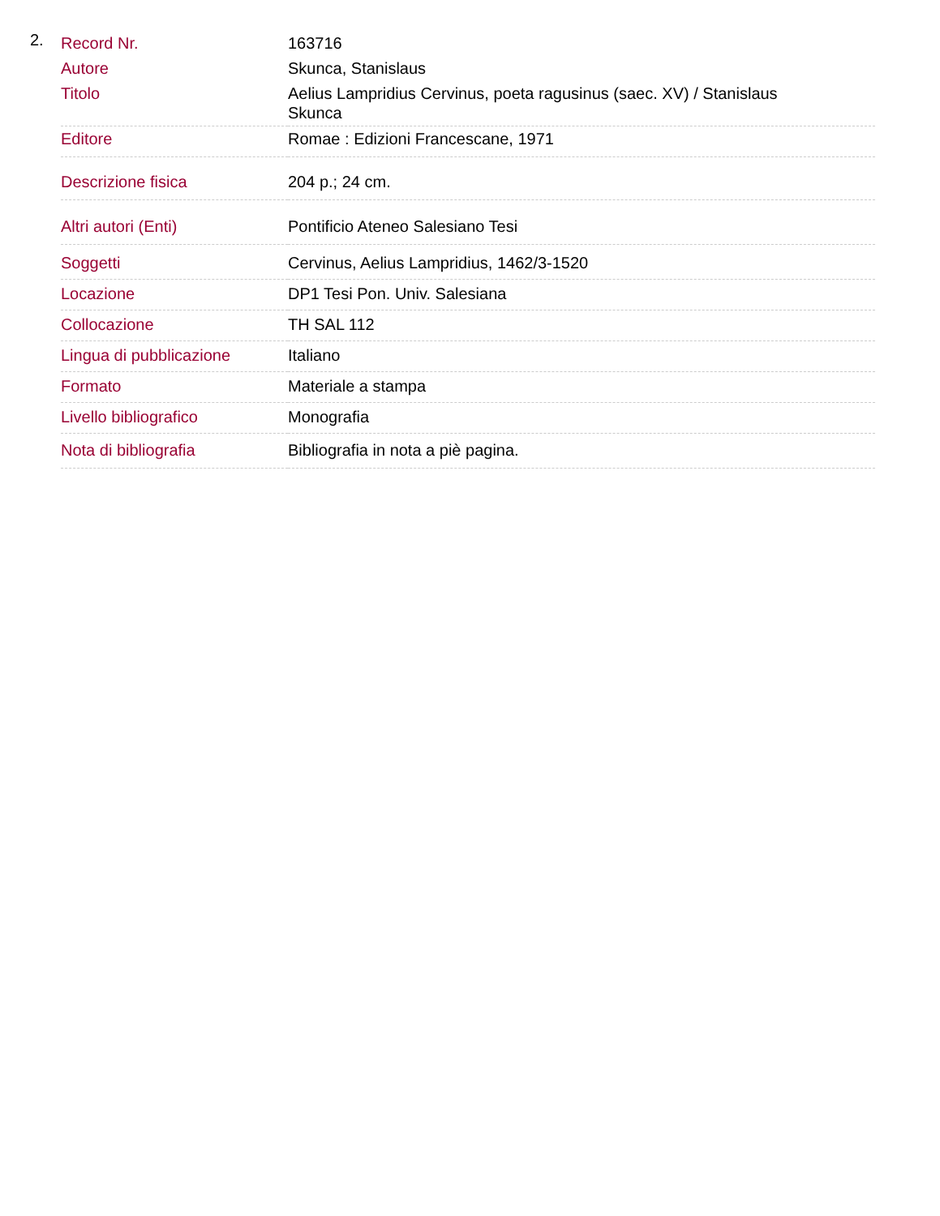2.
| Record Nr. | 163716 |
| Autore | Skunca, Stanislaus |
| Titolo | Aelius Lampridius Cervinus, poeta ragusinus (saec. XV) / Stanislaus Skunca |
| Editore | Romae : Edizioni Francescane, 1971 |
| Descrizione fisica | 204 p.; 24 cm. |
| Altri autori (Enti) | Pontificio Ateneo Salesiano Tesi |
| Soggetti | Cervinus, Aelius Lampridius, 1462/3-1520 |
| Locazione | DP1 Tesi Pon. Univ. Salesiana |
| Collocazione | TH SAL 112 |
| Lingua di pubblicazione | Italiano |
| Formato | Materiale a stampa |
| Livello bibliografico | Monografia |
| Nota di bibliografia | Bibliografia in nota a piè pagina. |